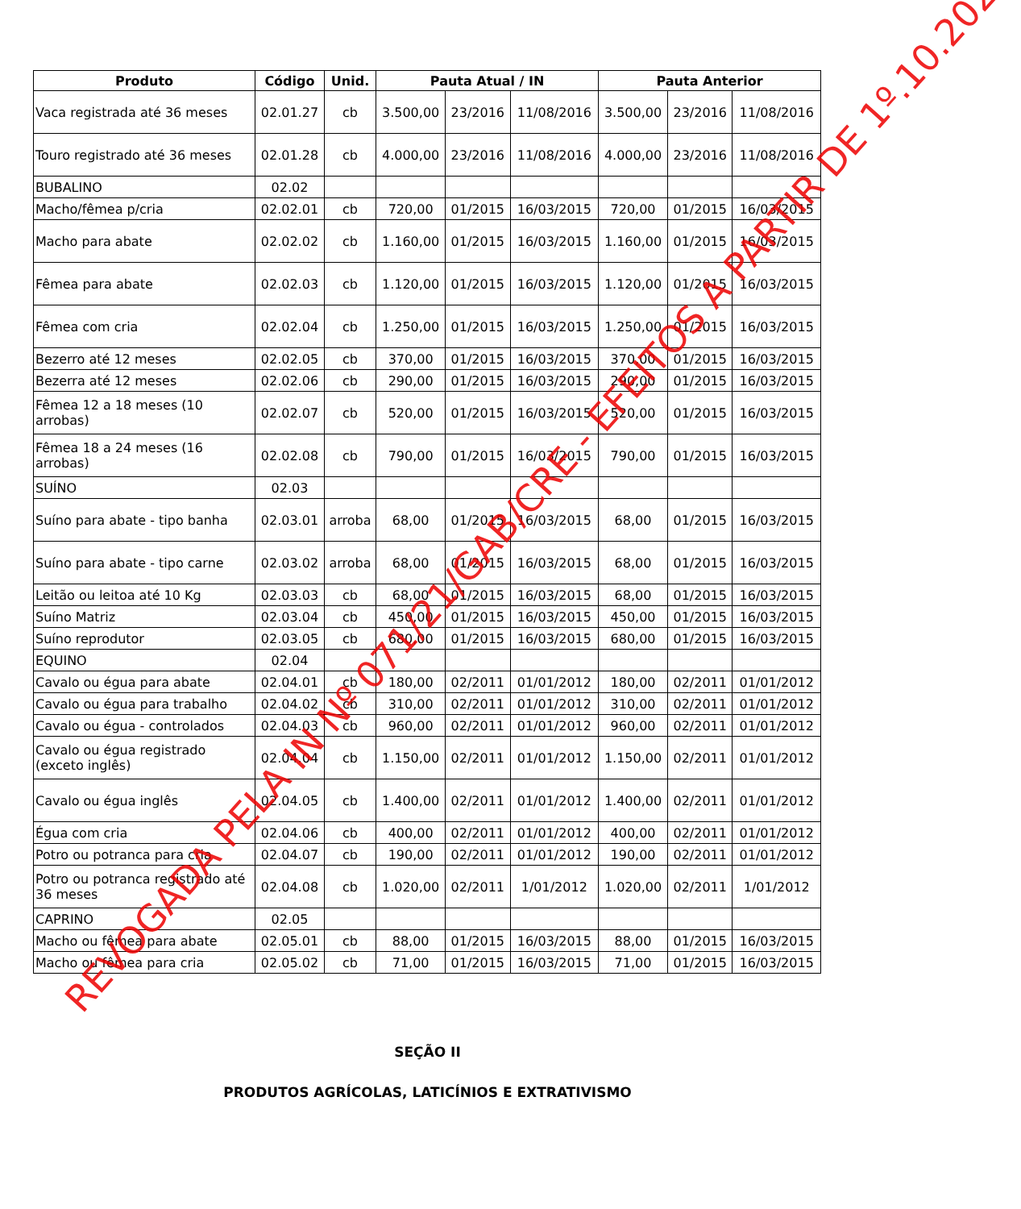| Produto | Código | Unid. | Pauta Atual / IN | | | Pauta Anterior | | |
| --- | --- | --- | --- | --- | --- | --- | --- | --- |
| Vaca registrada até 36 meses | 02.01.27 | cb | 3.500,00 | 23/2016 | 11/08/2016 | 3.500,00 | 23/2016 | 11/08/2016 |
| Touro registrado até 36 meses | 02.01.28 | cb | 4.000,00 | 23/2016 | 11/08/2016 | 4.000,00 | 23/2016 | 11/08/2016 |
| BUBALINO | 02.02 | | | | | | | |
| Macho/fêmea p/cria | 02.02.01 | cb | 720,00 | 01/2015 | 16/03/2015 | 720,00 | 01/2015 | 16/03/2015 |
| Macho para abate | 02.02.02 | cb | 1.160,00 | 01/2015 | 16/03/2015 | 1.160,00 | 01/2015 | 16/03/2015 |
| Fêmea para abate | 02.02.03 | cb | 1.120,00 | 01/2015 | 16/03/2015 | 1.120,00 | 01/2015 | 16/03/2015 |
| Fêmea com cria | 02.02.04 | cb | 1.250,00 | 01/2015 | 16/03/2015 | 1.250,00 | 01/2015 | 16/03/2015 |
| Bezerro até 12 meses | 02.02.05 | cb | 370,00 | 01/2015 | 16/03/2015 | 370,00 | 01/2015 | 16/03/2015 |
| Bezerra até 12 meses | 02.02.06 | cb | 290,00 | 01/2015 | 16/03/2015 | 290,00 | 01/2015 | 16/03/2015 |
| Fêmea 12 a 18 meses (10 arrobas) | 02.02.07 | cb | 520,00 | 01/2015 | 16/03/2015 | 520,00 | 01/2015 | 16/03/2015 |
| Fêmea 18 a 24 meses (16 arrobas) | 02.02.08 | cb | 790,00 | 01/2015 | 16/03/2015 | 790,00 | 01/2015 | 16/03/2015 |
| SUÍNO | 02.03 | | | | | | | |
| Suíno para abate - tipo banha | 02.03.01 | arroba | 68,00 | 01/2015 | 16/03/2015 | 68,00 | 01/2015 | 16/03/2015 |
| Suíno para abate - tipo carne | 02.03.02 | arroba | 68,00 | 01/2015 | 16/03/2015 | 68,00 | 01/2015 | 16/03/2015 |
| Leitão ou leitoa até 10 Kg | 02.03.03 | cb | 68,00 | 01/2015 | 16/03/2015 | 68,00 | 01/2015 | 16/03/2015 |
| Suíno Matriz | 02.03.04 | cb | 450,00 | 01/2015 | 16/03/2015 | 450,00 | 01/2015 | 16/03/2015 |
| Suíno reprodutor | 02.03.05 | cb | 680,00 | 01/2015 | 16/03/2015 | 680,00 | 01/2015 | 16/03/2015 |
| EQUINO | 02.04 | | | | | | | |
| Cavalo ou égua para abate | 02.04.01 | cb | 180,00 | 02/2011 | 01/01/2012 | 180,00 | 02/2011 | 01/01/2012 |
| Cavalo ou égua para trabalho | 02.04.02 | cb | 310,00 | 02/2011 | 01/01/2012 | 310,00 | 02/2011 | 01/01/2012 |
| Cavalo ou égua - controlados | 02.04.03 | cb | 960,00 | 02/2011 | 01/01/2012 | 960,00 | 02/2011 | 01/01/2012 |
| Cavalo ou égua registrado (exceto inglês) | 02.04.04 | cb | 1.150,00 | 02/2011 | 01/01/2012 | 1.150,00 | 02/2011 | 01/01/2012 |
| Cavalo ou égua inglês | 02.04.05 | cb | 1.400,00 | 02/2011 | 01/01/2012 | 1.400,00 | 02/2011 | 01/01/2012 |
| Égua com cria | 02.04.06 | cb | 400,00 | 02/2011 | 01/01/2012 | 400,00 | 02/2011 | 01/01/2012 |
| Potro ou potranca para cria | 02.04.07 | cb | 190,00 | 02/2011 | 01/01/2012 | 190,00 | 02/2011 | 01/01/2012 |
| Potro ou potranca registrado até 36 meses | 02.04.08 | cb | 1.020,00 | 02/2011 | 1/01/2012 | 1.020,00 | 02/2011 | 1/01/2012 |
| CAPRINO | 02.05 | | | | | | | |
| Macho ou fêmea para abate | 02.05.01 | cb | 88,00 | 01/2015 | 16/03/2015 | 88,00 | 01/2015 | 16/03/2015 |
| Macho ou fêmea para cria | 02.05.02 | cb | 71,00 | 01/2015 | 16/03/2015 | 71,00 | 01/2015 | 16/03/2015 |
SEÇÃO II
PRODUTOS AGRÍCOLAS, LATICÍNIOS E EXTRATIVISMO
REVOGADA PELA IN Nº 071/21/GAB/CRE - EFEITOS A PARTIR DE 1º.10.2021